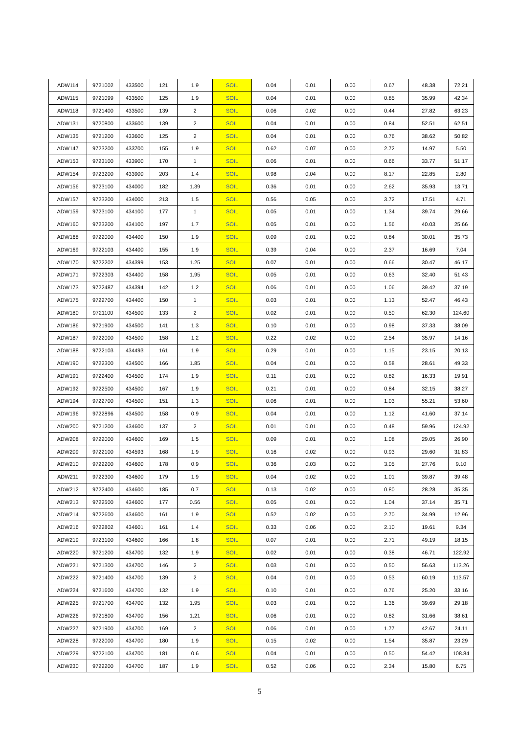| ADW114 | 9721002 | 433500 | 121 | 1.9 | SOIL | 0.04 | 0.01 | 0.00 | 0.67 | 48.38 | 72.21 |
| ADW115 | 9721099 | 433500 | 125 | 1.9 | SOIL | 0.04 | 0.01 | 0.00 | 0.85 | 35.99 | 42.34 |
| ADW118 | 9721400 | 433500 | 139 | 2 | SOIL | 0.06 | 0.02 | 0.00 | 0.44 | 27.82 | 63.23 |
| ADW131 | 9720800 | 433600 | 139 | 2 | SOIL | 0.04 | 0.01 | 0.00 | 0.84 | 52.51 | 62.51 |
| ADW135 | 9721200 | 433600 | 125 | 2 | SOIL | 0.04 | 0.01 | 0.00 | 0.76 | 38.62 | 50.82 |
| ADW147 | 9723200 | 433700 | 155 | 1.9 | SOIL | 0.62 | 0.07 | 0.00 | 2.72 | 14.97 | 5.50 |
| ADW153 | 9723100 | 433900 | 170 | 1 | SOIL | 0.06 | 0.01 | 0.00 | 0.66 | 33.77 | 51.17 |
| ADW154 | 9723200 | 433900 | 203 | 1.4 | SOIL | 0.98 | 0.04 | 0.00 | 8.17 | 22.85 | 2.80 |
| ADW156 | 9723100 | 434000 | 182 | 1.39 | SOIL | 0.36 | 0.01 | 0.00 | 2.62 | 35.93 | 13.71 |
| ADW157 | 9723200 | 434000 | 213 | 1.5 | SOIL | 0.56 | 0.05 | 0.00 | 3.72 | 17.51 | 4.71 |
| ADW159 | 9723100 | 434100 | 177 | 1 | SOIL | 0.05 | 0.01 | 0.00 | 1.34 | 39.74 | 29.66 |
| ADW160 | 9723200 | 434100 | 197 | 1.7 | SOIL | 0.05 | 0.01 | 0.00 | 1.56 | 40.03 | 25.66 |
| ADW168 | 9722000 | 434400 | 150 | 1.9 | SOIL | 0.09 | 0.01 | 0.00 | 0.84 | 30.01 | 35.73 |
| ADW169 | 9722103 | 434400 | 155 | 1.9 | SOIL | 0.39 | 0.04 | 0.00 | 2.37 | 16.69 | 7.04 |
| ADW170 | 9722202 | 434399 | 153 | 1.25 | SOIL | 0.07 | 0.01 | 0.00 | 0.66 | 30.47 | 46.17 |
| ADW171 | 9722303 | 434400 | 158 | 1.95 | SOIL | 0.05 | 0.01 | 0.00 | 0.63 | 32.40 | 51.43 |
| ADW173 | 9722487 | 434394 | 142 | 1.2 | SOIL | 0.06 | 0.01 | 0.00 | 1.06 | 39.42 | 37.19 |
| ADW175 | 9722700 | 434400 | 150 | 1 | SOIL | 0.03 | 0.01 | 0.00 | 1.13 | 52.47 | 46.43 |
| ADW180 | 9721100 | 434500 | 133 | 2 | SOIL | 0.02 | 0.01 | 0.00 | 0.50 | 62.30 | 124.60 |
| ADW186 | 9721900 | 434500 | 141 | 1.3 | SOIL | 0.10 | 0.01 | 0.00 | 0.98 | 37.33 | 38.09 |
| ADW187 | 9722000 | 434500 | 158 | 1.2 | SOIL | 0.22 | 0.02 | 0.00 | 2.54 | 35.97 | 14.16 |
| ADW188 | 9722103 | 434493 | 161 | 1.9 | SOIL | 0.29 | 0.01 | 0.00 | 1.15 | 23.15 | 20.13 |
| ADW190 | 9722300 | 434500 | 166 | 1.85 | SOIL | 0.04 | 0.01 | 0.00 | 0.58 | 28.61 | 49.33 |
| ADW191 | 9722400 | 434500 | 174 | 1.9 | SOIL | 0.11 | 0.01 | 0.00 | 0.82 | 16.33 | 19.91 |
| ADW192 | 9722500 | 434500 | 167 | 1.9 | SOIL | 0.21 | 0.01 | 0.00 | 0.84 | 32.15 | 38.27 |
| ADW194 | 9722700 | 434500 | 151 | 1.3 | SOIL | 0.06 | 0.01 | 0.00 | 1.03 | 55.21 | 53.60 |
| ADW196 | 9722896 | 434500 | 158 | 0.9 | SOIL | 0.04 | 0.01 | 0.00 | 1.12 | 41.60 | 37.14 |
| ADW200 | 9721200 | 434600 | 137 | 2 | SOIL | 0.01 | 0.01 | 0.00 | 0.48 | 59.96 | 124.92 |
| ADW208 | 9722000 | 434600 | 169 | 1.5 | SOIL | 0.09 | 0.01 | 0.00 | 1.08 | 29.05 | 26.90 |
| ADW209 | 9722100 | 434593 | 168 | 1.9 | SOIL | 0.16 | 0.02 | 0.00 | 0.93 | 29.60 | 31.83 |
| ADW210 | 9722200 | 434600 | 178 | 0.9 | SOIL | 0.36 | 0.03 | 0.00 | 3.05 | 27.76 | 9.10 |
| ADW211 | 9722300 | 434600 | 179 | 1.9 | SOIL | 0.04 | 0.02 | 0.00 | 1.01 | 39.87 | 39.48 |
| ADW212 | 9722400 | 434600 | 185 | 0.7 | SOIL | 0.13 | 0.02 | 0.00 | 0.80 | 28.28 | 35.35 |
| ADW213 | 9722500 | 434600 | 177 | 0.56 | SOIL | 0.05 | 0.01 | 0.00 | 1.04 | 37.14 | 35.71 |
| ADW214 | 9722600 | 434600 | 161 | 1.9 | SOIL | 0.52 | 0.02 | 0.00 | 2.70 | 34.99 | 12.96 |
| ADW216 | 9722802 | 434601 | 161 | 1.4 | SOIL | 0.33 | 0.06 | 0.00 | 2.10 | 19.61 | 9.34 |
| ADW219 | 9723100 | 434600 | 166 | 1.8 | SOIL | 0.07 | 0.01 | 0.00 | 2.71 | 49.19 | 18.15 |
| ADW220 | 9721200 | 434700 | 132 | 1.9 | SOIL | 0.02 | 0.01 | 0.00 | 0.38 | 46.71 | 122.92 |
| ADW221 | 9721300 | 434700 | 146 | 2 | SOIL | 0.03 | 0.01 | 0.00 | 0.50 | 56.63 | 113.26 |
| ADW222 | 9721400 | 434700 | 139 | 2 | SOIL | 0.04 | 0.01 | 0.00 | 0.53 | 60.19 | 113.57 |
| ADW224 | 9721600 | 434700 | 132 | 1.9 | SOIL | 0.10 | 0.01 | 0.00 | 0.76 | 25.20 | 33.16 |
| ADW225 | 9721700 | 434700 | 132 | 1.95 | SOIL | 0.03 | 0.01 | 0.00 | 1.36 | 39.69 | 29.18 |
| ADW226 | 9721800 | 434700 | 156 | 1.21 | SOIL | 0.06 | 0.01 | 0.00 | 0.82 | 31.66 | 38.61 |
| ADW227 | 9721900 | 434700 | 169 | 2 | SOIL | 0.06 | 0.01 | 0.00 | 1.77 | 42.67 | 24.11 |
| ADW228 | 9722000 | 434700 | 180 | 1.9 | SOIL | 0.15 | 0.02 | 0.00 | 1.54 | 35.87 | 23.29 |
| ADW229 | 9722100 | 434700 | 181 | 0.6 | SOIL | 0.04 | 0.01 | 0.00 | 0.50 | 54.42 | 108.84 |
| ADW230 | 9722200 | 434700 | 187 | 1.9 | SOIL | 0.52 | 0.06 | 0.00 | 2.34 | 15.80 | 6.75 |
5